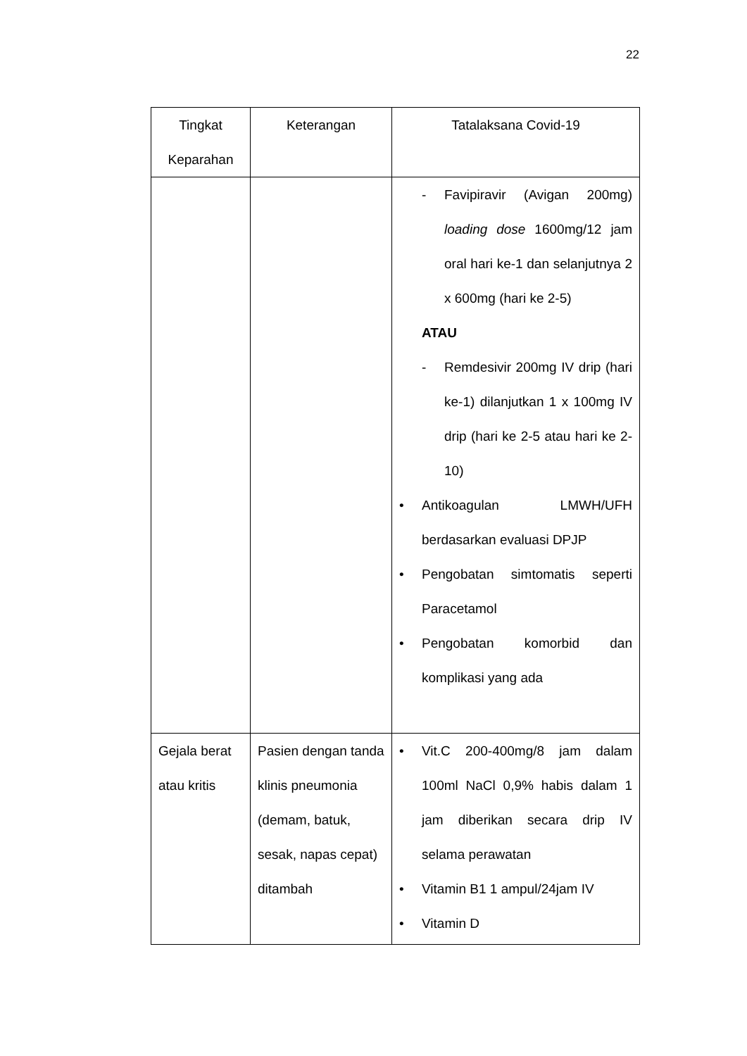22
| Tingkat Keparahan | Keterangan | Tatalaksana Covid-19 |
| --- | --- | --- |
| | | - Favipiravir (Avigan 200mg) loading dose 1600mg/12 jam oral hari ke-1 dan selanjutnya 2 x 600mg (hari ke 2-5) ATAU - Remdesivir 200mg IV drip (hari ke-1) dilanjutkan 1 x 100mg IV drip (hari ke 2-5 atau hari ke 2-10) • Antikoagulan LMWH/UFH berdasarkan evaluasi DPJP • Pengobatan simtomatis seperti Paracetamol • Pengobatan komorbid dan komplikasi yang ada |
| Gejala berat atau kritis | Pasien dengan tanda klinis pneumonia (demam, batuk, sesak, napas cepat) ditambah | • Vit.C 200-400mg/8 jam dalam 100ml NaCl 0,9% habis dalam 1 jam diberikan secara drip IV selama perawatan • Vitamin B1 1 ampul/24jam IV • Vitamin D |